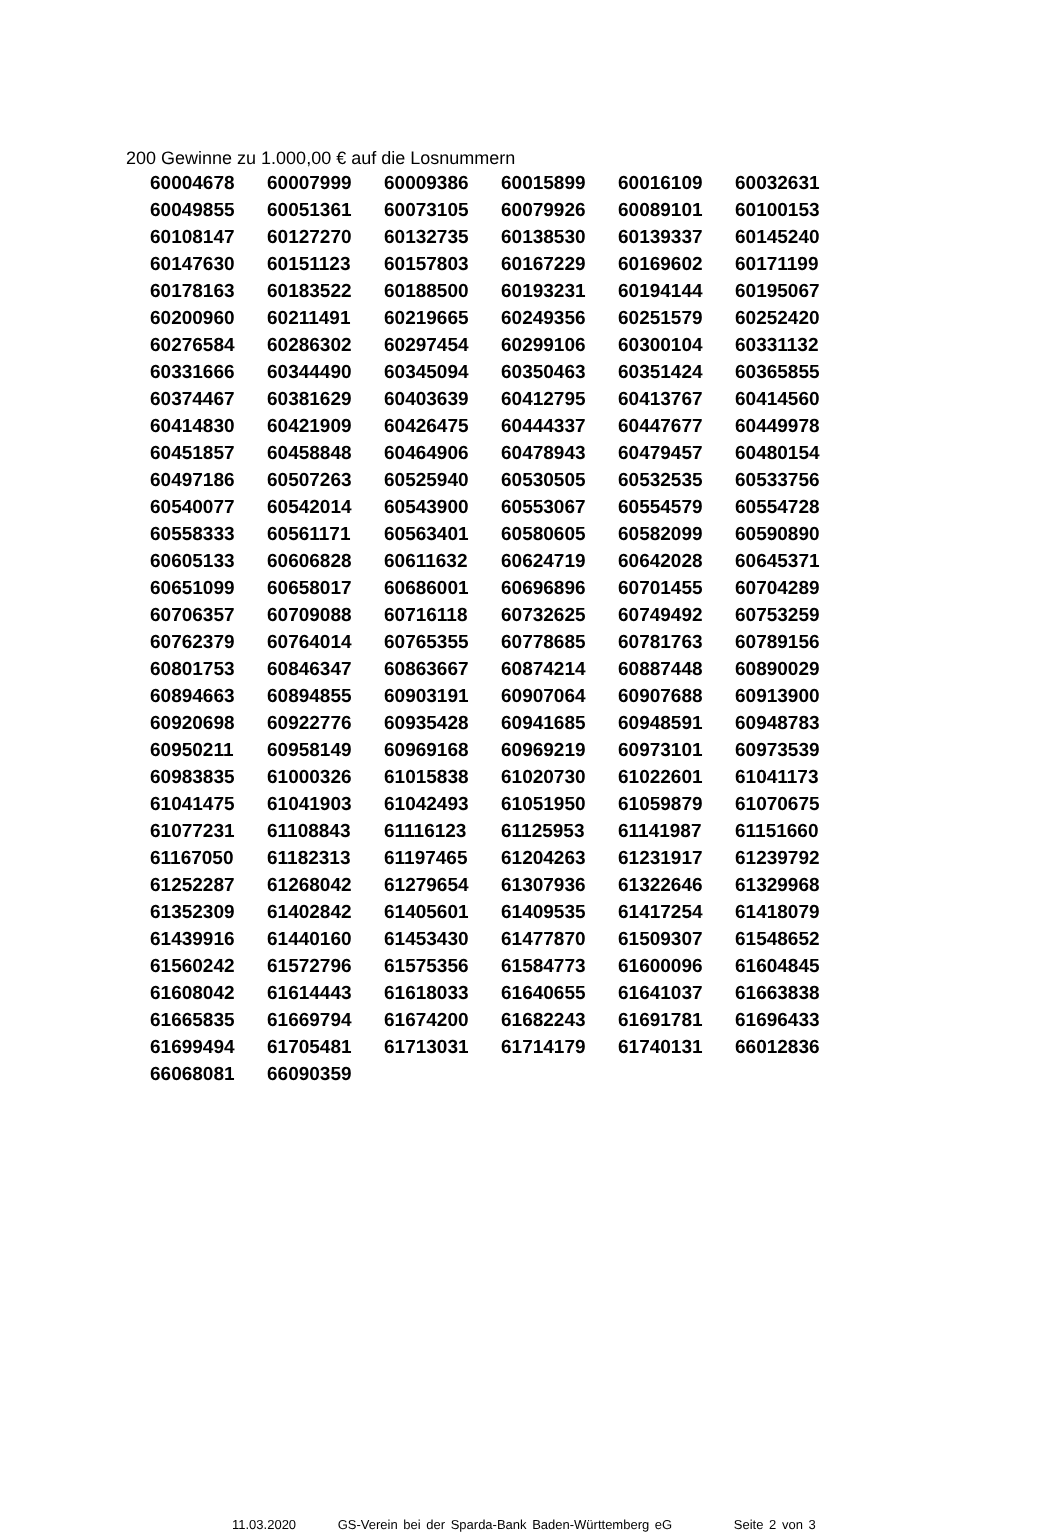200 Gewinne zu 1.000,00 € auf die Losnummern
| 60004678 | 60007999 | 60009386 | 60015899 | 60016109 | 60032631 |
| 60049855 | 60051361 | 60073105 | 60079926 | 60089101 | 60100153 |
| 60108147 | 60127270 | 60132735 | 60138530 | 60139337 | 60145240 |
| 60147630 | 60151123 | 60157803 | 60167229 | 60169602 | 60171199 |
| 60178163 | 60183522 | 60188500 | 60193231 | 60194144 | 60195067 |
| 60200960 | 60211491 | 60219665 | 60249356 | 60251579 | 60252420 |
| 60276584 | 60286302 | 60297454 | 60299106 | 60300104 | 60331132 |
| 60331666 | 60344490 | 60345094 | 60350463 | 60351424 | 60365855 |
| 60374467 | 60381629 | 60403639 | 60412795 | 60413767 | 60414560 |
| 60414830 | 60421909 | 60426475 | 60444337 | 60447677 | 60449978 |
| 60451857 | 60458848 | 60464906 | 60478943 | 60479457 | 60480154 |
| 60497186 | 60507263 | 60525940 | 60530505 | 60532535 | 60533756 |
| 60540077 | 60542014 | 60543900 | 60553067 | 60554579 | 60554728 |
| 60558333 | 60561171 | 60563401 | 60580605 | 60582099 | 60590890 |
| 60605133 | 60606828 | 60611632 | 60624719 | 60642028 | 60645371 |
| 60651099 | 60658017 | 60686001 | 60696896 | 60701455 | 60704289 |
| 60706357 | 60709088 | 60716118 | 60732625 | 60749492 | 60753259 |
| 60762379 | 60764014 | 60765355 | 60778685 | 60781763 | 60789156 |
| 60801753 | 60846347 | 60863667 | 60874214 | 60887448 | 60890029 |
| 60894663 | 60894855 | 60903191 | 60907064 | 60907688 | 60913900 |
| 60920698 | 60922776 | 60935428 | 60941685 | 60948591 | 60948783 |
| 60950211 | 60958149 | 60969168 | 60969219 | 60973101 | 60973539 |
| 60983835 | 61000326 | 61015838 | 61020730 | 61022601 | 61041173 |
| 61041475 | 61041903 | 61042493 | 61051950 | 61059879 | 61070675 |
| 61077231 | 61108843 | 61116123 | 61125953 | 61141987 | 61151660 |
| 61167050 | 61182313 | 61197465 | 61204263 | 61231917 | 61239792 |
| 61252287 | 61268042 | 61279654 | 61307936 | 61322646 | 61329968 |
| 61352309 | 61402842 | 61405601 | 61409535 | 61417254 | 61418079 |
| 61439916 | 61440160 | 61453430 | 61477870 | 61509307 | 61548652 |
| 61560242 | 61572796 | 61575356 | 61584773 | 61600096 | 61604845 |
| 61608042 | 61614443 | 61618033 | 61640655 | 61641037 | 61663838 |
| 61665835 | 61669794 | 61674200 | 61682243 | 61691781 | 61696433 |
| 61699494 | 61705481 | 61713031 | 61714179 | 61740131 | 66012836 |
| 66068081 | 66090359 | | | | |
11.03.2020 GS-Verein bei der Sparda-Bank Baden-Württemberg eG Seite 2 von 3